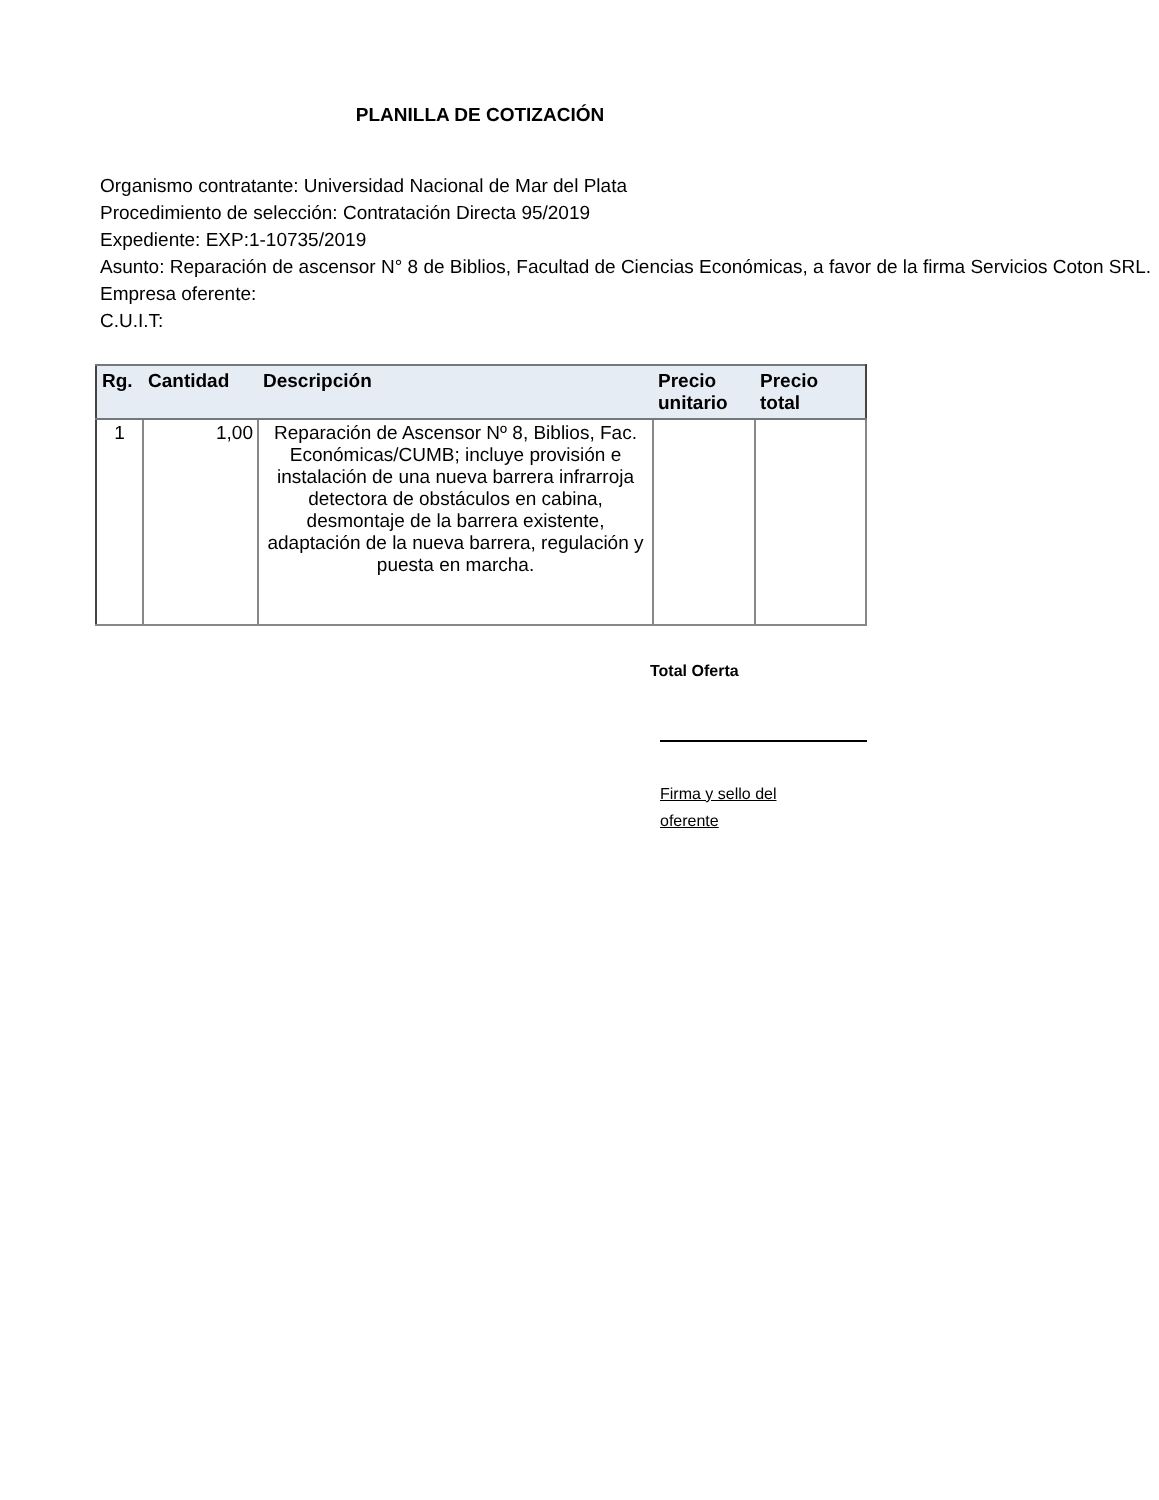PLANILLA DE COTIZACIÓN
Organismo contratante: Universidad Nacional de Mar del Plata
Procedimiento de selección: Contratación Directa 95/2019
Expediente: EXP:1-10735/2019
Asunto: Reparación de ascensor N° 8 de Biblios, Facultad de Ciencias Económicas, a favor de la firma Servicios Coton SRL.
Empresa oferente:
C.U.I.T:
| Rg. | Cantidad | Descripción | Precio unitario | Precio total |
| --- | --- | --- | --- | --- |
| 1 | 1,00 | Reparación de Ascensor Nº 8, Biblios, Fac. Económicas/CUMB; incluye provisión e instalación de una nueva barrera infrarroja detectora de obstáculos en cabina, desmontaje de la barrera existente, adaptación de la nueva barrera, regulación y puesta en marcha. | | |
Total Oferta
Firma y sello del oferente